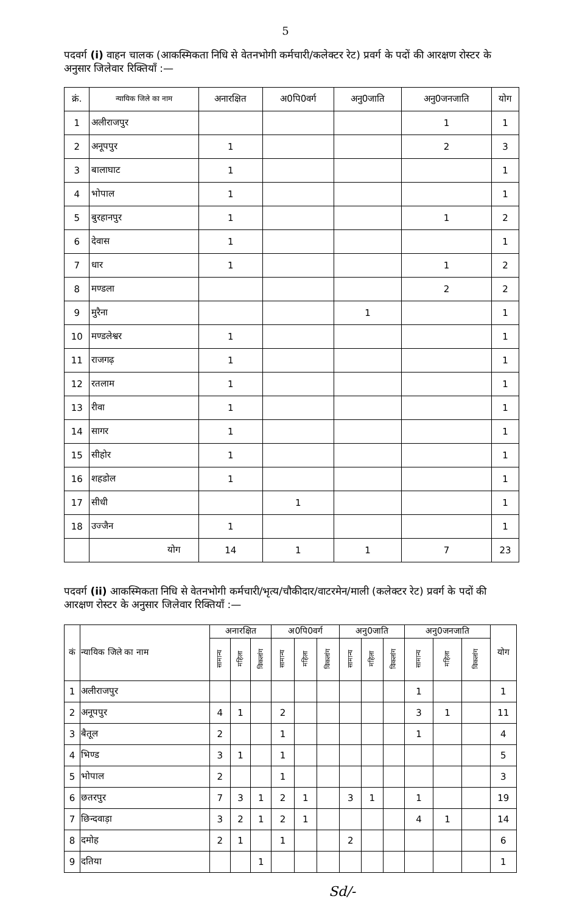5
पदवर्ग (i) वाहन चालक (आकस्मिकता निधि से वेतनभोगी कर्मचारी/कलेक्टर रेट) प्रवर्ग के पदों की आरक्षण रोस्टर के अनुसार जिलेवार रिक्तियॉं :—
| क्रं. | न्यायिक जिले का नाम | अनारक्षित | अ0पि0वर्ग | अनु0जाति | अनु0जनजाति | योग |
| --- | --- | --- | --- | --- | --- | --- |
| 1 | अलीराजपुर | | | | 1 | 1 |
| 2 | अनूपपुर | 1 | | | 2 | 3 |
| 3 | बालाघाट | 1 | | | | 1 |
| 4 | भोपाल | 1 | | | | 1 |
| 5 | बुरहानपुर | 1 | | | 1 | 2 |
| 6 | देवास | 1 | | | | 1 |
| 7 | धार | 1 | | | 1 | 2 |
| 8 | मण्डला | | | | 2 | 2 |
| 9 | मुरैना | | | 1 | | 1 |
| 10 | मण्डलेश्वर | 1 | | | | 1 |
| 11 | राजगढ़ | 1 | | | | 1 |
| 12 | रतलाम | 1 | | | | 1 |
| 13 | रीवा | 1 | | | | 1 |
| 14 | सागर | 1 | | | | 1 |
| 15 | सीहोर | 1 | | | | 1 |
| 16 | शहडोल | 1 | | | | 1 |
| 17 | सीधी | | 1 | | | 1 |
| 18 | उज्जैन | 1 | | | | 1 |
| | योग | 14 | 1 | 1 | 7 | 23 |
पदवर्ग (ii) आकस्मिकता निधि से वेतनभोगी कर्मचारी/भृत्य/चौकीदार/वाटरमेन/माली (कलेक्टर रेट) प्रवर्ग के पदों की आरक्षण रोस्टर के अनुसार जिलेवार रिक्तियॉं :—
| कं | न्यायिक जिले का नाम | अनारक्षित | | | अ0पि0वर्ग | | | अनु0जाति | | | अनु0जनजाति | | | योग |
| --- | --- | --- | --- | --- | --- | --- | --- | --- | --- | --- | --- | --- | --- | --- |
| | | सामान्य | महिला | विकलांग | सामान्य | महिला | विकलांग | सामान्य | महिला | विकलांग | सामान्य | महिला | विकलांग | |
| 1 | अलीराजपुर | | | | | | | | | | 1 | | | 1 |
| 2 | अनूपपुर | 4 | 1 | | 2 | | | | | | 3 | 1 | | 11 |
| 3 | बैतूल | 2 | | | 1 | | | | | | 1 | | | 4 |
| 4 | भिण्ड | 3 | 1 | | 1 | | | | | | | | | 5 |
| 5 | भोपाल | 2 | | | 1 | | | | | | | | | 3 |
| 6 | छतरपुर | 7 | 3 | 1 | 2 | 1 | | 3 | 1 | | 1 | | | 19 |
| 7 | छिन्दवाड़ा | 3 | 2 | 1 | 2 | 1 | | | | | 4 | 1 | | 14 |
| 8 | दमोह | 2 | 1 | | 1 | | | 2 | | | | | | 6 |
| 9 | दतिया | | | 1 | | | | | | | | | | 1 |
Sd/-